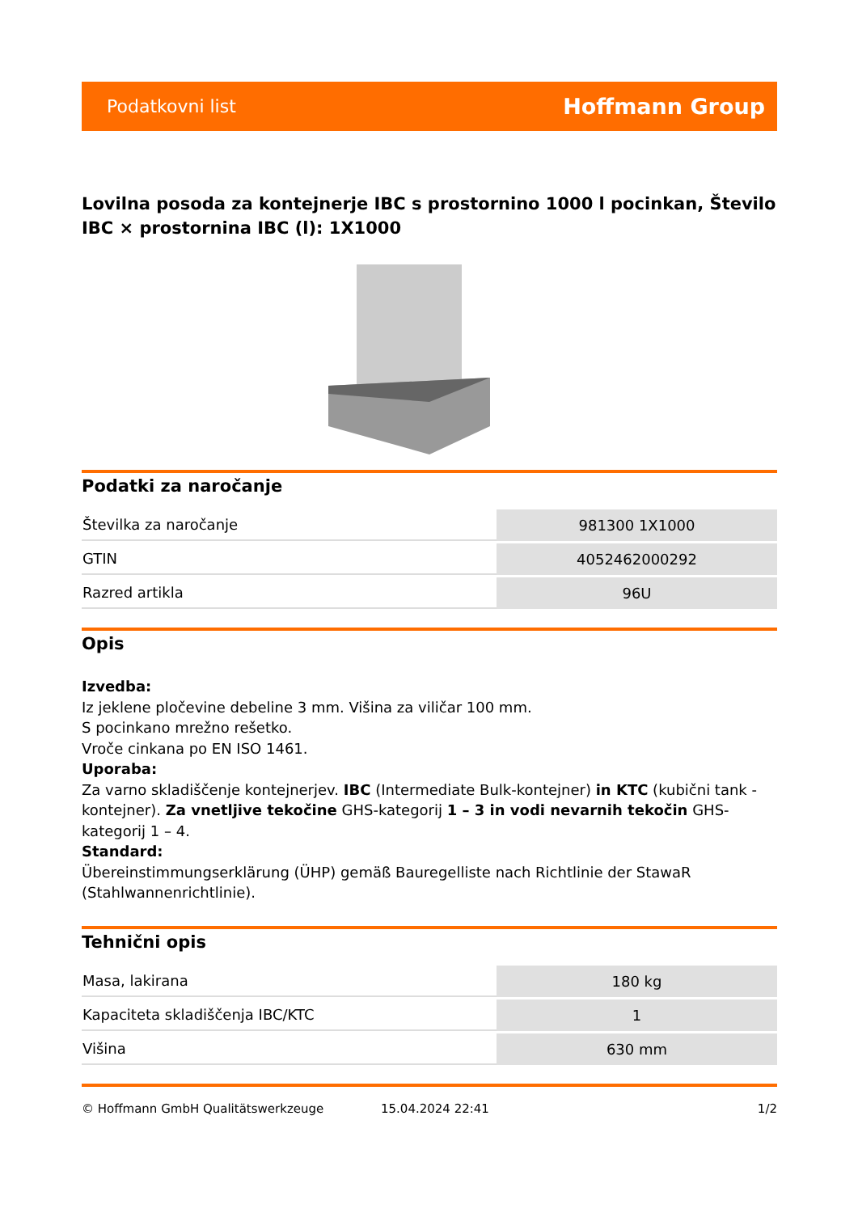Podatkovni list Hoffmann Group
Lovilna posoda za kontejnerje IBC s prostornino 1000 l pocinkan, Število IBC × prostornina IBC (l): 1X1000
Podatki za naročanje
| Številka za naročanje | 981300 1X1000 |
| GTIN | 4052462000292 |
| Razred artikla | 96U |
Opis
Izvedba:
Iz jeklene pločevine debeline 3 mm. Višina za viličar 100 mm.
S pocinkano mrežno rešetko.
Vroče cinkana po EN ISO 1461.
Uporaba:
Za varno skladiščenje kontejnerjev. IBC (Intermediate Bulk-kontejner) in KTC (kubični tank - kontejner). Za vnetljive tekočine GHS-kategorij 1 – 3 in vodi nevarnih tekočin GHS-kategorij 1 – 4.
Standard:
Übereinstimmungserklärung (ÜHP) gemäß Bauregelliste nach Richtlinie der StawaR (Stahlwannenrichtlinie).
Tehnični opis
| Masa, lakirana | 180 kg |
| Kapaciteta skladiščenja IBC/KTC | 1 |
| Višina | 630 mm |
© Hoffmann GmbH Qualitätswerkzeuge 15.04.2024 22:41 1/2